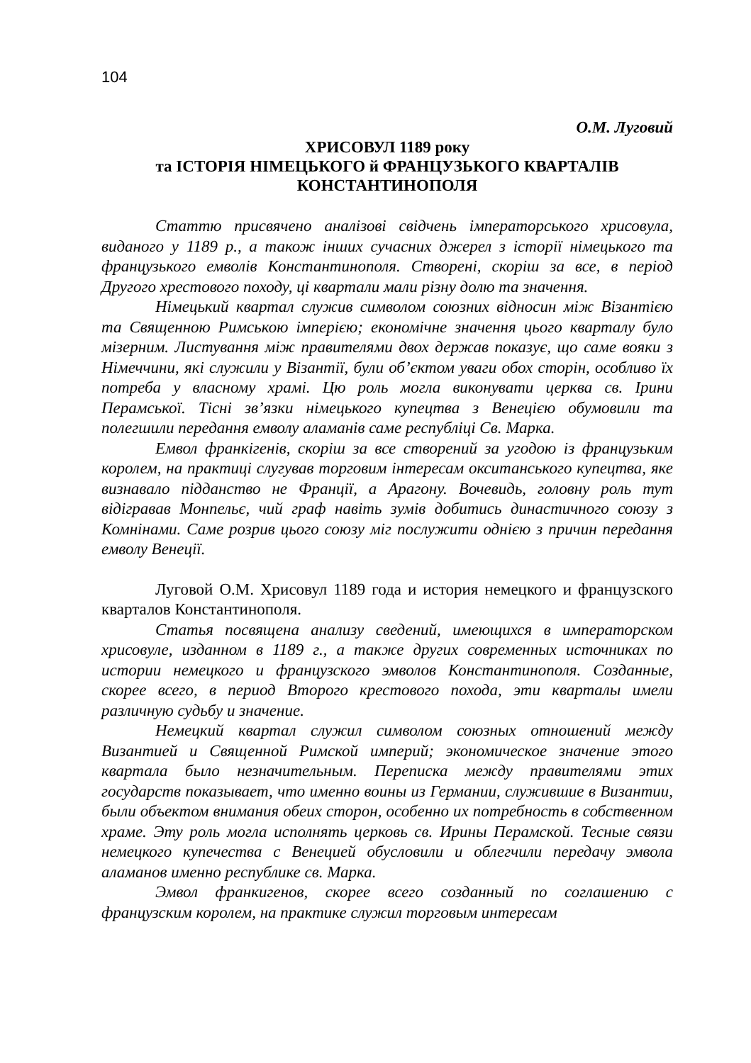104
О.М. Луговий
ХРИСОВУЛ 1189 року
та ІСТОРІЯ НІМЕЦЬКОГО й ФРАНЦУЗЬКОГО КВАРТАЛІВ
КОНСТАНТИНОПОЛЯ
Статтю присвячено аналізові свідчень імператорського хрисовула, виданого у 1189 р., а також інших сучасних джерел з історії німецького та французького емволів Константинополя. Створені, скоріш за все, в період Другого хрестового походу, ці квартали мали різну долю та значення.
Німецький квартал служив символом союзних відносин між Візантією та Священною Римською імперією; економічне значення цього кварталу було мізерним. Листування між правителями двох держав показує, що саме вояки з Німеччини, які служили у Візантії, були об’єктом уваги обох сторін, особливо їх потреба у власному храмі. Цю роль могла виконувати церква св. Ірини Перамської. Тісні зв’язки німецького купецтва з Венецією обумовили та полегшили передання емволу аламанів саме республіці Св. Марка.
Емвол франкігенів, скоріш за все створений за угодою із французьким королем, на практиці слугував торговим інтересам окситанського купецтва, яке визнавало підданство не Франції, а Арагону. Вочевидь, головну роль тут відігравав Монпельє, чий граф навіть зумів добитись династичного союзу з Комнінами. Саме розрив цього союзу міг послужити однією з причин передання емволу Венеції.
Луговой О.М. Хрисовул 1189 года и история немецкого и французского кварталов Константинополя.
Статья посвящена анализу сведений, имеющихся в императорском хрисовуле, изданном в 1189 г., а также других современных источниках по истории немецкого и французского эмволов Константинополя. Созданные, скорее всего, в период Второго крестового похода, эти кварталы имели различную судьбу и значение.
Немецкий квартал служил символом союзных отношений между Византией и Священной Римской империй; экономическое значение этого квартала было незначительным. Переписка между правителями этих государств показывает, что именно воины из Германии, служившие в Византии, были объектом внимания обеих сторон, особенно их потребность в собственном храме. Эту роль могла исполнять церковь св. Ирины Перамской. Тесные связи немецкого купечества с Венецией обусловили и облегчили передачу эмвола аламанов именно республике св. Марка.
Эмвол франкигенов, скорее всего созданный по соглашению с французским королем, на практике служил торговым интересам